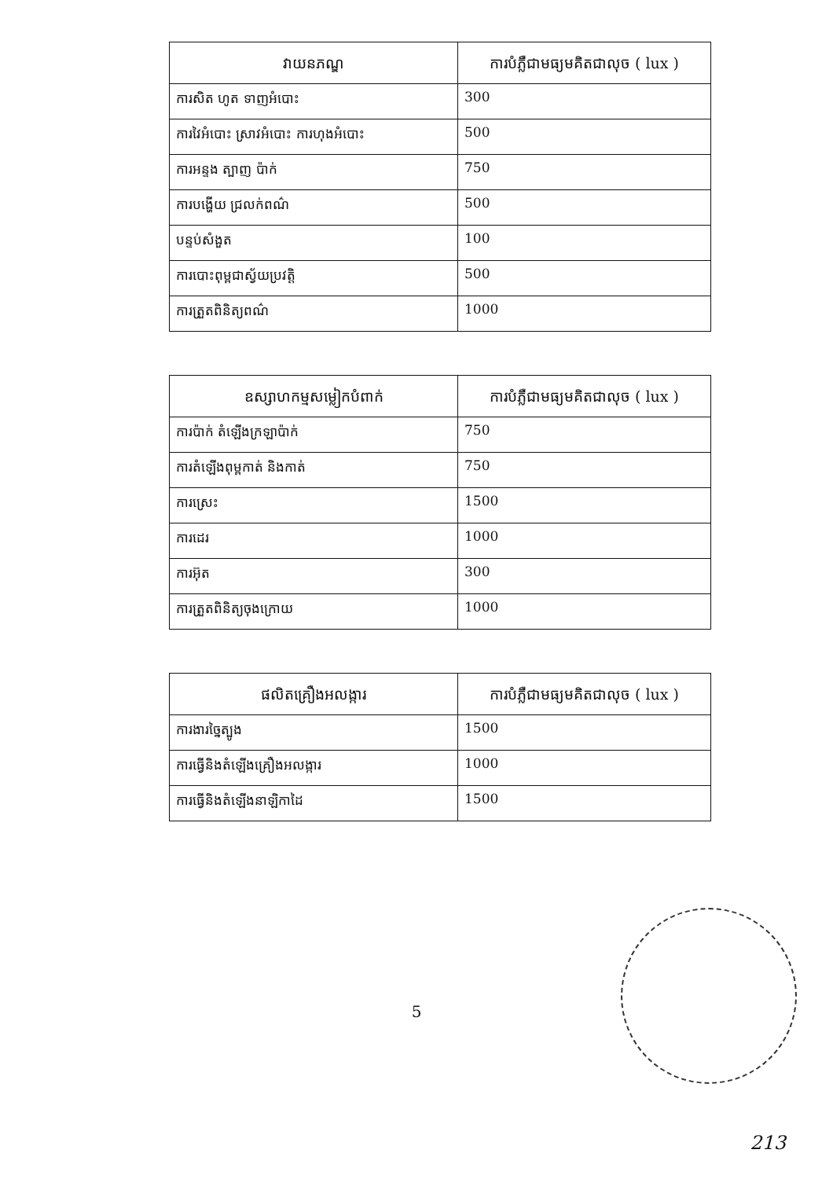| វាយនភណ្ឌ | ការបំភ្លឺជាមធ្យមគិតជាលុច ( lux ) |
| --- | --- |
| ការសិត ហូត ទាញអំបោះ | 300 |
| ការវៃអំបោះ ស្រាវអំបោះ ការហុងអំបោះ | 500 |
| ការអន្ទង ត្បាញ ប៉ាក់ | 750 |
| ការបង្ហើយ ជ្រលក់ពណ៌ | 500 |
| បន្ទប់សំងួត | 100 |
| ការបោះពុម្ពជាស្វ័យប្រវត្តិ | 500 |
| ការត្រួតពិនិត្យពណ៌ | 1000 |
| ឧស្សាហកម្មសម្លៀកបំពាក់ | ការបំភ្លឺជាមធ្យមគិតជាលុច ( lux ) |
| --- | --- |
| ការប៉ាក់ តំឡើងក្រឡាប៉ាក់ | 750 |
| ការតំឡើងពុម្ពកាត់ និងកាត់ | 750 |
| ការស្រេះ | 1500 |
| ការដេរ | 1000 |
| ការអ៊ុត | 300 |
| ការត្រួតពិនិត្យចុងក្រោយ | 1000 |
| ផលិតគ្រឿងអលង្ការ | ការបំភ្លឺជាមធ្យមគិតជាលុច ( lux ) |
| --- | --- |
| ការងារច្នៃត្បូង | 1500 |
| ការធ្វើនិងតំឡើងគ្រឿងអលង្ការ | 1000 |
| ការធ្វើនិងតំឡើងនាឡិកាដៃ | 1500 |
5
213